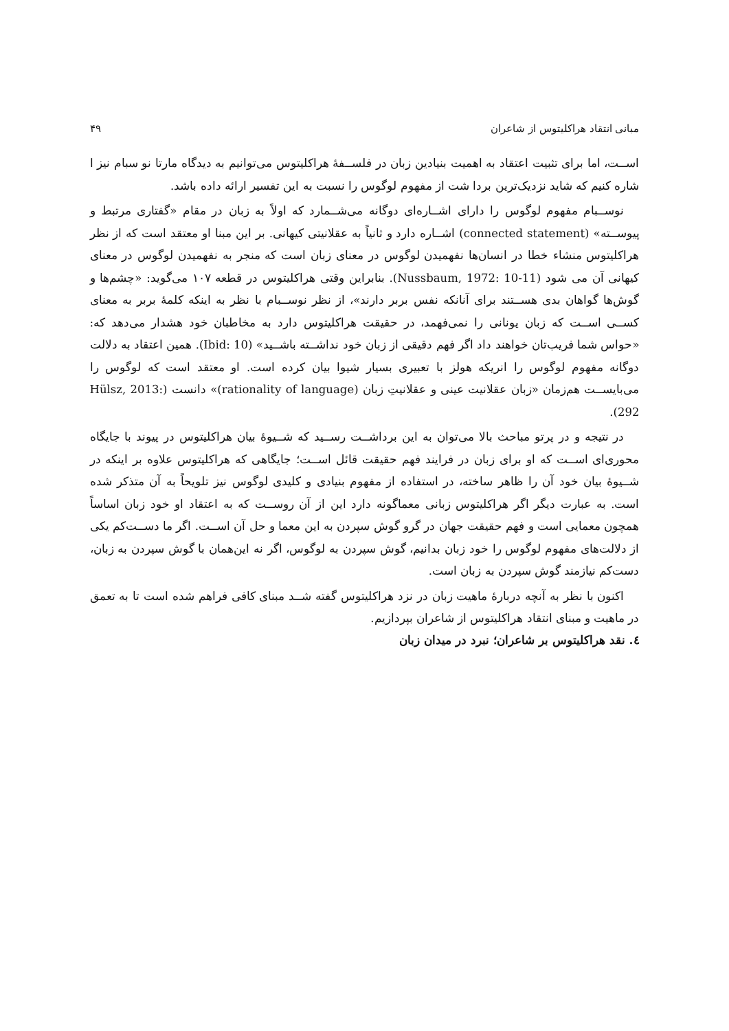مبانی انتقاد هراکلیتوس از شاعران ۴۹
اســت، اما برای تثبیت اعتقاد به اهمیت بنیادین زبان در فلســفهٔ هراکلیتوس می‌توانیم به دیدگاه مارتا نو سبام نیز ا شاره کنیم که شاید نزدیک‌ترین بردا شت از مفهوم لوگوس را نسبت به این تفسیر ارائه داده باشد.
نوســبام مفهوم لوگوس را دارای اشــاره‌ای دوگانه می‌شــمارد که اولاً به زبان در مقام «گفتاری مرتبط و پیوســته» (connected statement) اشــاره دارد و ثانیاً به عقلانیتی کیهانی. بر این مبنا او معتقد است که از نظر هراکلیتوس منشاء خطا در انسان‌ها نفهمیدن لوگوس در معنای زبان است که منجر به نفهمیدن لوگوس در معنای کیهانی آن می شود (Nussbaum, 1972: 10-11). بنابراین وقتی هراکلیتوس در قطعه ۱۰۷ می‌گوید: «چشم‌ها و گوش‌ها گواهان بدی هســتند برای آنانکه نفس بربر دارند»، از نظر نوســبام با نظر به اینکه کلمهٔ بربر به معنای کســی اســت که زبان یونانی را نمی‌فهمد، در حقیقت هراکلیتوس دارد به مخاطبان خود هشدار می‌دهد که: «حواس شما فریب‌تان خواهند داد اگر فهم دقیقی از زبان خود نداشــته باشــید» (Ibid: 10). همین اعتقاد به دلالت دوگانه مفهوم لوگوس را انریکه هولز با تعبیری بسیار شیوا بیان کرده است. او معتقد است که لوگوس را می‌بایســت هم‌زمان «زبان عقلانیت عینی و عقلانیتِ زبان (rationality of language)» دانست (Hülsz, 2013: 292).
در نتیجه و در پرتو مباحث بالا می‌توان به این برداشــت رســید که شــیوهٔ بیان هراکلیتوس در پیوند با جایگاه محوری‌ای اســت که او برای زبان در فرایند فهم حقیقت قائل اســت؛ جایگاهی که هراکلیتوس علاوه بر اینکه در شــیوهٔ بیان خود آن را ظاهر ساخته، در استفاده از مفهوم بنیادی و کلیدی لوگوس نیز تلویحاً به آن متذکر شده است. به عبارت دیگر اگر هراکلیتوس زبانی معماگونه دارد این از آن روســت که به اعتقاد او خود زبان اساساً همچون معمایی است و فهم حقیقت جهان در گرو گوش سپردن به این معما و حل آن اســت. اگر ما دســت‌کم یکی از دلالت‌های مفهوم لوگوس را خود زبان بدانیم، گوش سپردن به لوگوس، اگر نه این‌همان با گوش سپردن به زبان، دست‌کم نیازمند گوش سپردن به زبان است.
اکنون با نظر به آنچه دربارهٔ ماهیت زبان در نزد هراکلیتوس گفته شــد مبنای کافی فراهم شده است تا به تعمق در ماهیت و مبنای انتقاد هراکلیتوس از شاعران بپردازیم.
٤. نقد هراکلیتوس بر شاعران؛ نبرد در میدان زبان